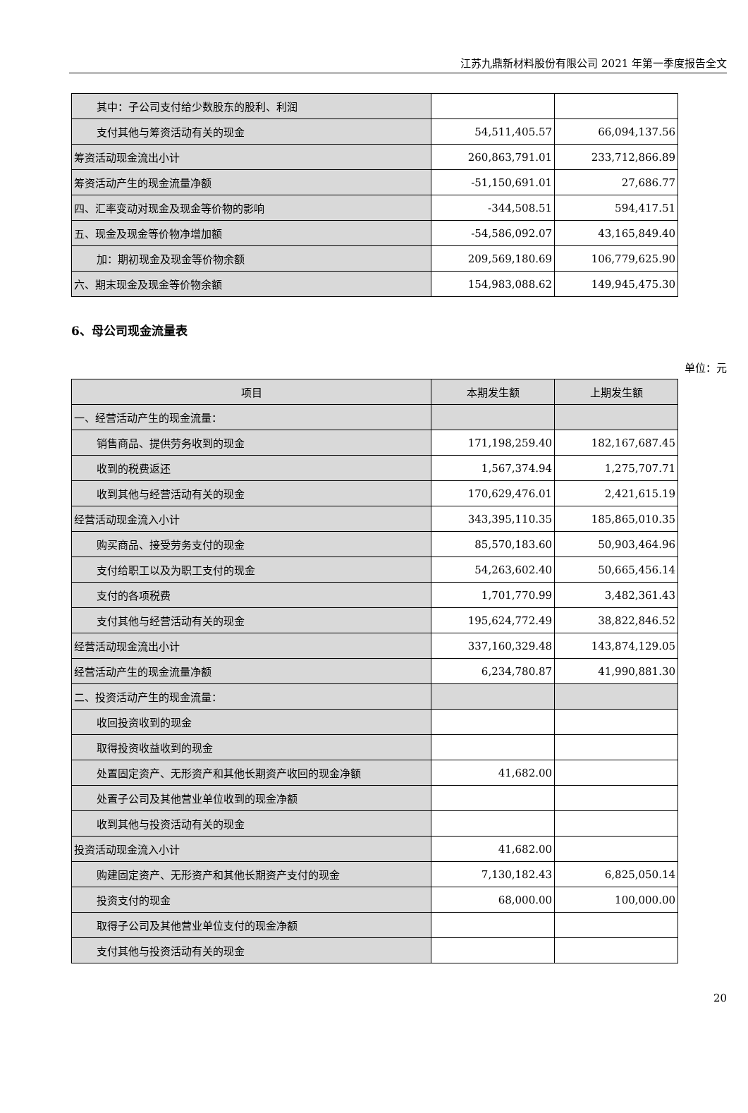江苏九鼎新材料股份有限公司 2021 年第一季度报告全文
| 其中：子公司支付给少数股东的股利、利润 | | |
| 支付其他与筹资活动有关的现金 | 54,511,405.57 | 66,094,137.56 |
| 筹资活动现金流出小计 | 260,863,791.01 | 233,712,866.89 |
| 筹资活动产生的现金流量净额 | -51,150,691.01 | 27,686.77 |
| 四、汇率变动对现金及现金等价物的影响 | -344,508.51 | 594,417.51 |
| 五、现金及现金等价物净增加额 | -54,586,092.07 | 43,165,849.40 |
| 加：期初现金及现金等价物余额 | 209,569,180.69 | 106,779,625.90 |
| 六、期末现金及现金等价物余额 | 154,983,088.62 | 149,945,475.30 |
6、母公司现金流量表
单位：元
| 项目 | 本期发生额 | 上期发生额 |
| --- | --- | --- |
| 一、经营活动产生的现金流量： | | |
| 销售商品、提供劳务收到的现金 | 171,198,259.40 | 182,167,687.45 |
| 收到的税费返还 | 1,567,374.94 | 1,275,707.71 |
| 收到其他与经营活动有关的现金 | 170,629,476.01 | 2,421,615.19 |
| 经营活动现金流入小计 | 343,395,110.35 | 185,865,010.35 |
| 购买商品、接受劳务支付的现金 | 85,570,183.60 | 50,903,464.96 |
| 支付给职工以及为职工支付的现金 | 54,263,602.40 | 50,665,456.14 |
| 支付的各项税费 | 1,701,770.99 | 3,482,361.43 |
| 支付其他与经营活动有关的现金 | 195,624,772.49 | 38,822,846.52 |
| 经营活动现金流出小计 | 337,160,329.48 | 143,874,129.05 |
| 经营活动产生的现金流量净额 | 6,234,780.87 | 41,990,881.30 |
| 二、投资活动产生的现金流量： | | |
| 收回投资收到的现金 | | |
| 取得投资收益收到的现金 | | |
| 处置固定资产、无形资产和其他长期资产收回的现金净额 | 41,682.00 | |
| 处置子公司及其他营业单位收到的现金净额 | | |
| 收到其他与投资活动有关的现金 | | |
| 投资活动现金流入小计 | 41,682.00 | |
| 购建固定资产、无形资产和其他长期资产支付的现金 | 7,130,182.43 | 6,825,050.14 |
| 投资支付的现金 | 68,000.00 | 100,000.00 |
| 取得子公司及其他营业单位支付的现金净额 | | |
| 支付其他与投资活动有关的现金 | | |
20